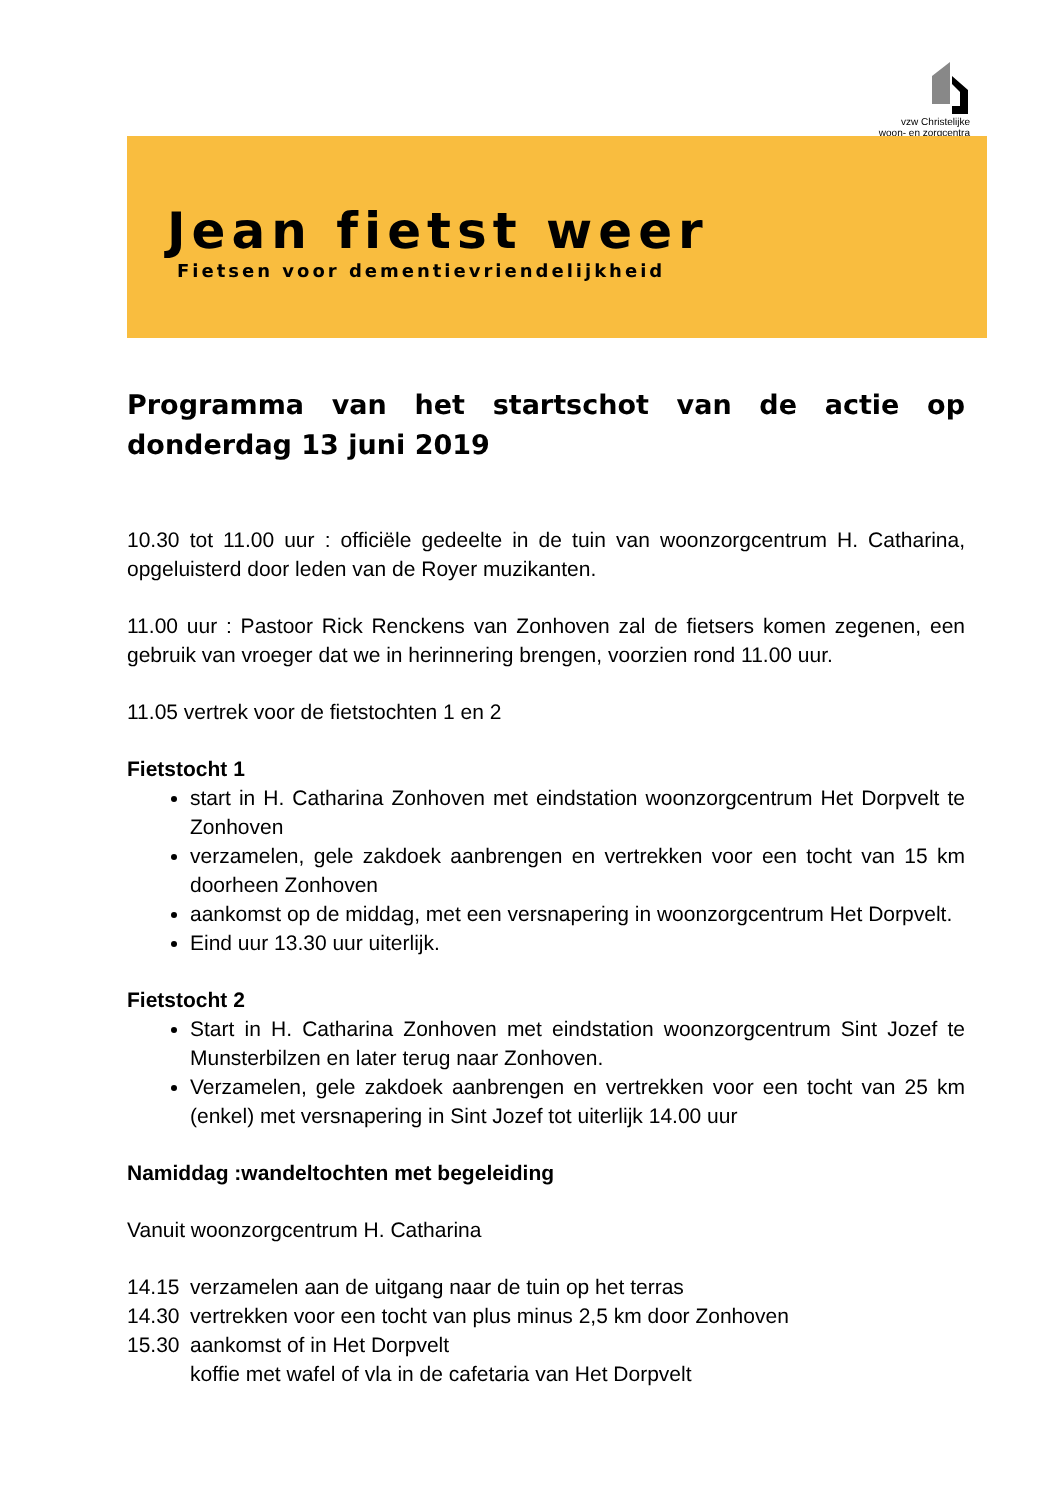vzw Christelijke
woon- en zorgcentra
Jean fietst weer
Fietsen voor dementievriendelijkheid
Programma van het startschot van de actie op donderdag 13 juni 2019
10.30 tot 11.00 uur : officiële gedeelte in de tuin van woonzorgcentrum H. Catharina, opgeluisterd door leden van de Royer muzikanten.
11.00 uur : Pastoor Rick Renckens van Zonhoven zal de fietsers komen zegenen, een gebruik van vroeger dat we in herinnering brengen, voorzien rond 11.00 uur.
11.05 vertrek voor de fietstochten 1 en 2
Fietstocht 1
start in H. Catharina Zonhoven met eindstation woonzorgcentrum Het Dorpvelt te Zonhoven
verzamelen, gele zakdoek aanbrengen en vertrekken voor een tocht van 15 km doorheen Zonhoven
aankomst op de middag, met een versnapering in woonzorgcentrum Het Dorpvelt.
Eind uur 13.30 uur uiterlijk.
Fietstocht 2
Start in H. Catharina Zonhoven met eindstation woonzorgcentrum Sint Jozef te Munsterbilzen en later terug naar Zonhoven.
Verzamelen, gele zakdoek aanbrengen en vertrekken voor een tocht van 25 km (enkel) met versnapering in Sint Jozef tot uiterlijk 14.00 uur
Namiddag :wandeltochten met begeleiding
Vanuit woonzorgcentrum H. Catharina
14.15 verzamelen aan de uitgang naar de tuin op het terras
14.30 vertrekken voor een tocht van plus minus 2,5 km door Zonhoven
15.30 aankomst of in Het Dorpvelt
koffie met wafel of vla in de cafetaria van Het Dorpvelt